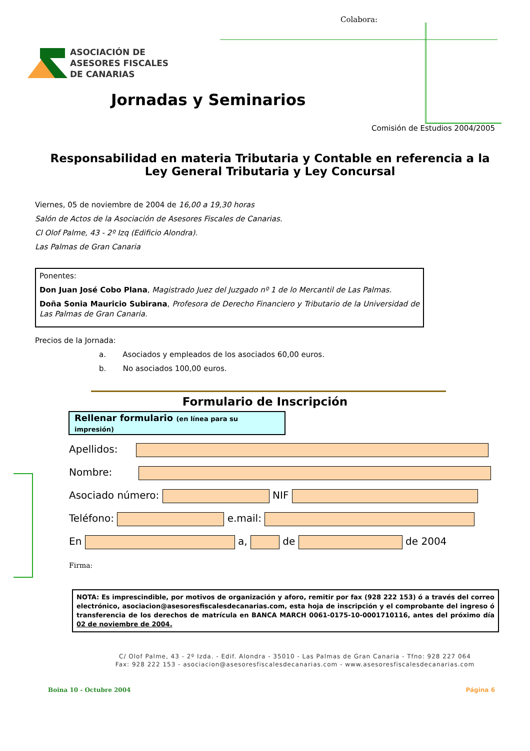Colabora:
ASOCIACIÓN DE
ASESORES FISCALES
DE CANARIAS
Jornadas y Seminarios
Comisión de Estudios 2004/2005
Responsabilidad en materia Tributaria y Contable en referencia a la Ley General Tributaria y Ley Concursal
Viernes, 05 de noviembre de 2004 de 16,00 a 19,30 horas
Salón de Actos de la Asociación de Asesores Fiscales de Canarias.
Cl Olof Palme, 43 - 2º Izq (Edificio Alondra).
Las Palmas de Gran Canaria
Ponentes:
Don Juan José Cobo Plana, Magistrado Juez del Juzgado nº 1 de lo Mercantil de Las Palmas.
Doña Sonia Mauricio Subirana, Profesora de Derecho Financiero y Tributario de la Universidad de Las Palmas de Gran Canaria.
Precios de la Jornada:
a. Asociados y empleados de los asociados 60,00 euros.
b. No asociados 100,00 euros.
Formulario de Inscripción
Rellenar formulario (en línea para su impresión)
Apellidos:
Nombre:
Asociado número: NIF
Teléfono: e.mail:
En a, de de 2004
Firma:
NOTA: Es imprescindible, por motivos de organización y aforo, remitir por fax (928 222 153) ó a través del correo electrónico, asociacion@asesoresfiscalesdecanarias.com, esta hoja de inscripción y el comprobante del ingreso ó transferencia de los derechos de matrícula en BANCA MARCH 0061-0175-10-0001710116, antes del próximo día 02 de noviembre de 2004.
C/ Olof Palme, 43 - 2º Izda. - Edif. Alondra - 35010 - Las Palmas de Gran Canaria - Tfno: 928 227 064
Fax: 928 222 153 - asociacion@asesoresfiscalesdecanarias.com - www.asesoresfiscalesdecanarias.com
Boina 10 - Octubre 2004 Página 6